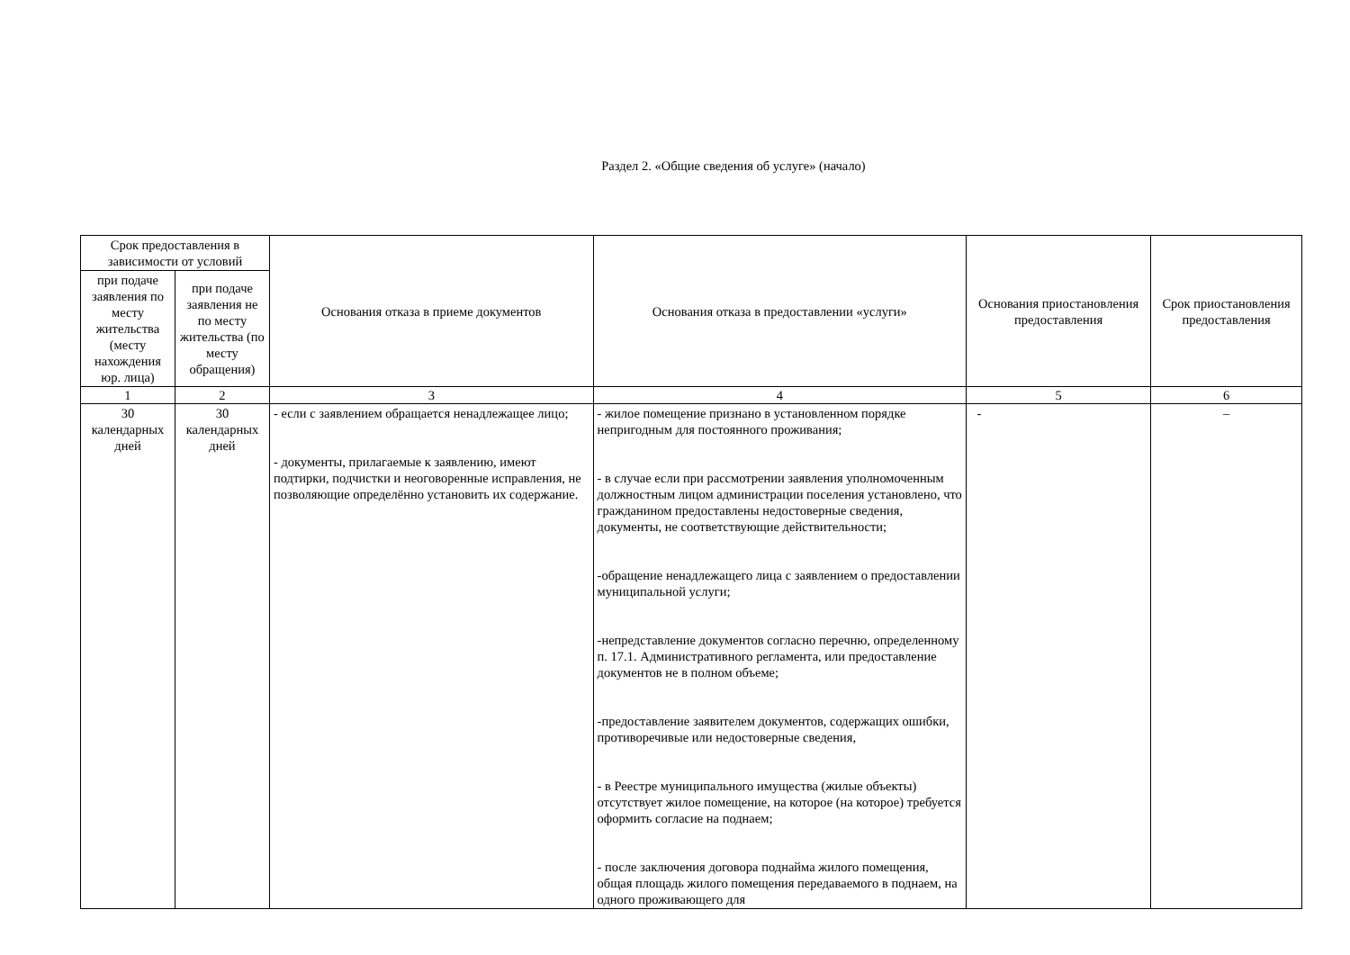Раздел 2. «Общие сведения об услуге» (начало)
| Срок предоставления в зависимости от условий | | Основания отказа в приеме документов | Основания отказа в предоставлении «услуги» | Основания приостановления предоставления | Срок приостановления предоставления |
| --- | --- | --- | --- | --- | --- |
| при подаче заявления по месту жительства (месту нахождения юр. лица) | при подаче заявления не по месту жительства (по месту обращения) | | | | |
| 1 | 2 | 3 | 4 | 5 | 6 |
| 30 календарных дней | 30 календарных дней | - если с заявлением обращается ненадлежащее лицо; - документы, прилагаемые к заявлению, имеют подтирки, подчистки и неоговоренные исправления, не позволяющие определённо установить их содержание. | - жилое помещение признано в установленном порядке непригодным для постоянного проживания; - в случае если при рассмотрении заявления уполномоченным должностным лицом администрации поселения установлено, что гражданином предоставлены недостоверные сведения, документы, не соответствующие действительности; -обращение ненадлежащего лица с заявлением о предоставлении муниципальной услуги; -непредставление документов согласно перечню, определенному п. 17.1. Административного регламента, или предоставление документов не в полном объеме; -предоставление заявителем документов, содержащих ошибки, противоречивые или недостоверные сведения, - в Реестре муниципального имущества (жилые объекты) отсутствует жилое помещение, на которое (на которое) требуется оформить согласие на поднаем; - после заключения договора поднайма жилого помещения, общая площадь жилого помещения передаваемого в поднаем, на одного проживающего для | - | – |